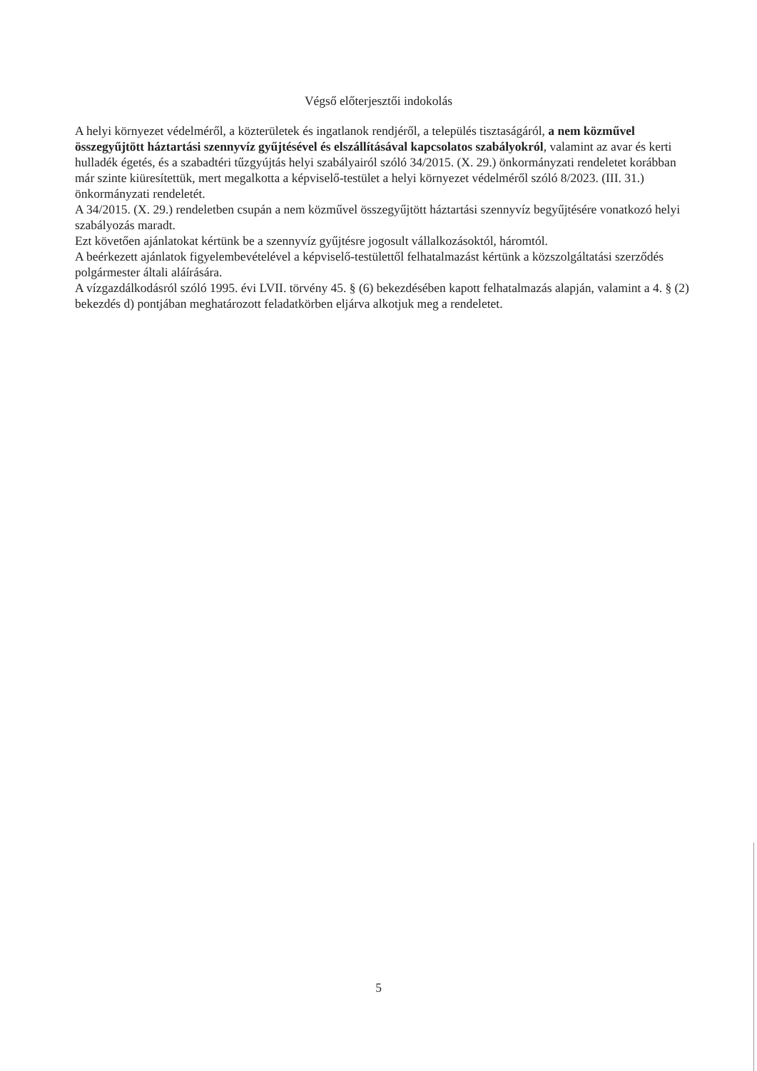Végső előterjesztői indokolás
A helyi környezet védelméről, a közterületek és ingatlanok rendjéről, a település tisztaságáról, a nem közművel összegyűjtött háztartási szennyvíz gyűjtésével és elszállításával kapcsolatos szabályokról, valamint az avar és kerti hulladék égetés, és a szabadtéri tűzgyújtás helyi szabályairól szóló 34/2015. (X. 29.) önkormányzati rendeletet korábban már szinte kiüresítettük, mert megalkotta a képviselő-testület a helyi környezet védelméről szóló 8/2023. (III. 31.) önkormányzati rendeletét.
A 34/2015. (X. 29.) rendeletben csupán a nem közművel összegyűjtött háztartási szennyvíz begyűjtésére vonatkozó helyi szabályozás maradt.
Ezt követően ajánlatokat kértünk be a szennyvíz gyűjtésre jogosult vállalkozásoktól, háromtól.
A beérkezett ajánlatok figyelembevételével a képviselő-testülettől felhatalmazást kértünk a közszolgáltatási szerződés polgármester általi aláírására.
A vízgazdálkodásról szóló 1995. évi LVII. törvény 45. § (6) bekezdésében kapott felhatalmazás alapján, valamint a 4. § (2) bekezdés d) pontjában meghatározott feladatkörben eljárva alkotjuk meg a rendeletet.
5